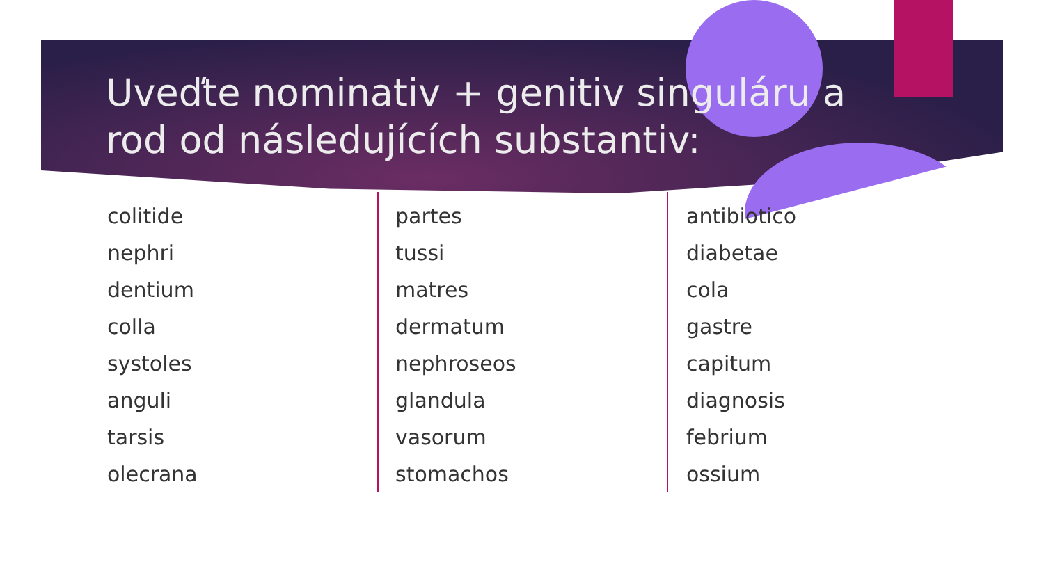Uveďte nominativ + genitiv singuláru a rod od následujících substantiv:
colitide
nephri
dentium
colla
systoles
anguli
tarsis
olecrana
partes
tussi
matres
dermatum
nephroseos
glandula
vasorum
stomachos
antibiotico
diabetae
cola
gastre
capitum
diagnosis
febrium
ossium